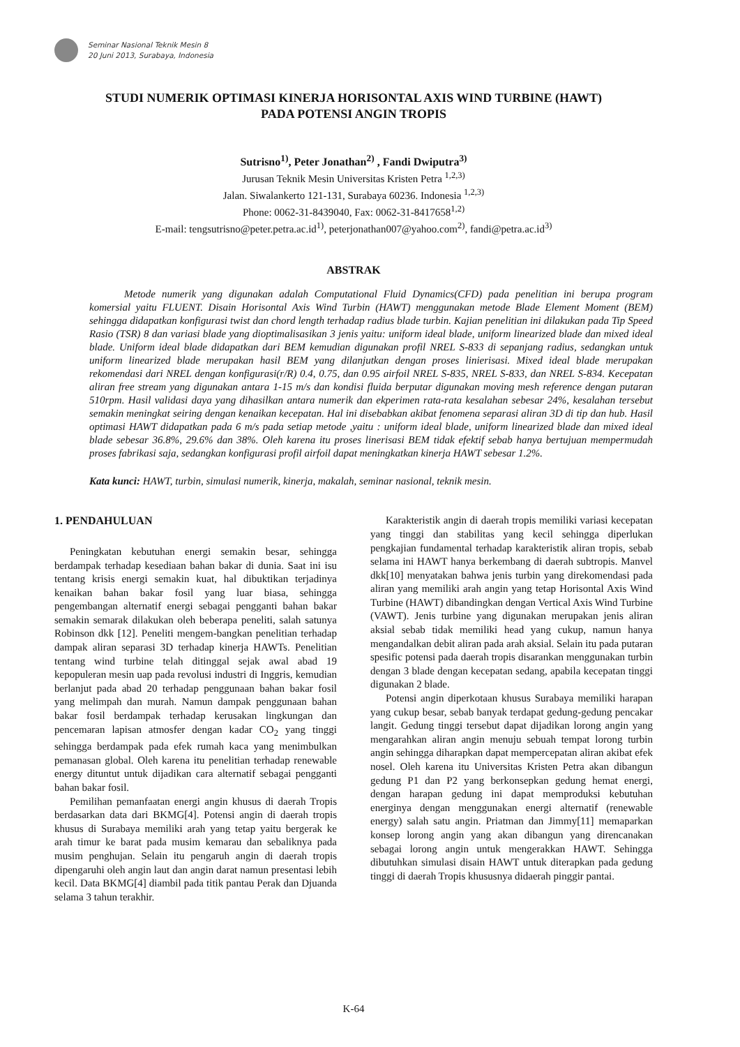Seminar Nasional Teknik Mesin 8
20 Juni 2013, Surabaya, Indonesia
STUDI NUMERIK OPTIMASI KINERJA HORISONTAL AXIS WIND TURBINE (HAWT)
PADA POTENSI ANGIN TROPIS
Sutrisno<sup>1)</sup>, Peter Jonathan<sup>2)</sup> , Fandi Dwiputra<sup>3)</sup>
Jurusan Teknik Mesin Universitas Kristen Petra <sup>1,2,3)</sup>
Jalan. Siwalankerto 121-131, Surabaya 60236. Indonesia <sup>1,2,3)</sup>
Phone: 0062-31-8439040, Fax: 0062-31-8417658<sup>1,2)</sup>
E-mail: tengsutrisno@peter.petra.ac.id<sup>1)</sup>, peterjonathan007@yahoo.com<sup>2)</sup>, fandi@petra.ac.id<sup>3)</sup>
ABSTRAK
Metode numerik yang digunakan adalah Computational Fluid Dynamics(CFD) pada penelitian ini berupa program komersial yaitu FLUENT. Disain Horisontal Axis Wind Turbin (HAWT) menggunakan metode Blade Element Moment (BEM) sehingga didapatkan konfigurasi twist dan chord length terhadap radius blade turbin. Kajian penelitian ini dilakukan pada Tip Speed Rasio (TSR) 8 dan variasi blade yang dioptimalisasikan 3 jenis yaitu: uniform ideal blade, uniform linearized blade dan mixed ideal blade. Uniform ideal blade didapatkan dari BEM kemudian digunakan profil NREL S-833 di sepanjang radius, sedangkan untuk uniform linearized blade merupakan hasil BEM yang dilanjutkan dengan proses linierisasi. Mixed ideal blade merupakan rekomendasi dari NREL dengan konfigurasi(r/R) 0.4, 0.75, dan 0.95 airfoil NREL S-835, NREL S-833, dan NREL S-834. Kecepatan aliran free stream yang digunakan antara 1-15 m/s dan kondisi fluida berputar digunakan moving mesh reference dengan putaran 510rpm. Hasil validasi daya yang dihasilkan antara numerik dan ekperimen rata-rata kesalahan sebesar 24%, kesalahan tersebut semakin meningkat seiring dengan kenaikan kecepatan. Hal ini disebabkan akibat fenomena separasi aliran 3D di tip dan hub. Hasil optimasi HAWT didapatkan pada 6 m/s pada setiap metode ,yaitu : uniform ideal blade, uniform linearized blade dan mixed ideal blade sebesar 36.8%, 29.6% dan 38%. Oleh karena itu proses linerisasi BEM tidak efektif sebab hanya bertujuan mempermudah proses fabrikasi saja, sedangkan konfigurasi profil airfoil dapat meningkatkan kinerja HAWT sebesar 1.2%.
Kata kunci: HAWT, turbin, simulasi numerik, kinerja, makalah, seminar nasional, teknik mesin.
1. PENDAHULUAN
Peningkatan kebutuhan energi semakin besar, sehingga berdampak terhadap kesediaan bahan bakar di dunia. Saat ini isu tentang krisis energi semakin kuat, hal dibuktikan terjadinya kenaikan bahan bakar fosil yang luar biasa, sehingga pengembangan alternatif energi sebagai pengganti bahan bakar semakin semarak dilakukan oleh beberapa peneliti, salah satunya Robinson dkk [12]. Peneliti mengem-bangkan penelitian terhadap dampak aliran separasi 3D terhadap kinerja HAWTs. Penelitian tentang wind turbine telah ditinggal sejak awal abad 19 kepopuleran mesin uap pada revolusi industri di Inggris, kemudian berlanjut pada abad 20 terhadap penggunaan bahan bakar fosil yang melimpah dan murah. Namun dampak penggunaan bahan bakar fosil berdampak terhadap kerusakan lingkungan dan pencemaran lapisan atmosfer dengan kadar CO<sub>2</sub> yang tinggi sehingga berdampak pada efek rumah kaca yang menimbulkan pemanasan global. Oleh karena itu penelitian terhadap renewable energy dituntut untuk dijadikan cara alternatif sebagai pengganti bahan bakar fosil.
Pemilihan pemanfaatan energi angin khusus di daerah Tropis berdasarkan data dari BKMG[4]. Potensi angin di daerah tropis khusus di Surabaya memiliki arah yang tetap yaitu bergerak ke arah timur ke barat pada musim kemarau dan sebaliknya pada musim penghujan. Selain itu pengaruh angin di daerah tropis dipengaruhi oleh angin laut dan angin darat namun presentasi lebih kecil. Data BKMG[4] diambil pada titik pantau Perak dan Djuanda selama 3 tahun terakhir.
Karakteristik angin di daerah tropis memiliki variasi kecepatan yang tinggi dan stabilitas yang kecil sehingga diperlukan pengkajian fundamental terhadap karakteristik aliran tropis, sebab selama ini HAWT hanya berkembang di daerah subtropis. Manvel dkk[10] menyatakan bahwa jenis turbin yang direkomendasi pada aliran yang memiliki arah angin yang tetap Horisontal Axis Wind Turbine (HAWT) dibandingkan dengan Vertical Axis Wind Turbine (VAWT). Jenis turbine yang digunakan merupakan jenis aliran aksial sebab tidak memiliki head yang cukup, namun hanya mengandalkan debit aliran pada arah aksial. Selain itu pada putaran spesific potensi pada daerah tropis disarankan menggunakan turbin dengan 3 blade dengan kecepatan sedang, apabila kecepatan tinggi digunakan 2 blade.
Potensi angin diperkotaan khusus Surabaya memiliki harapan yang cukup besar, sebab banyak terdapat gedung-gedung pencakar langit. Gedung tinggi tersebut dapat dijadikan lorong angin yang mengarahkan aliran angin menuju sebuah tempat lorong turbin angin sehingga diharapkan dapat mempercepatan aliran akibat efek nosel. Oleh karena itu Universitas Kristen Petra akan dibangun gedung P1 dan P2 yang berkonsepkan gedung hemat energi, dengan harapan gedung ini dapat memproduksi kebutuhan energinya dengan menggunakan energi alternatif (renewable energy) salah satu angin. Priatman dan Jimmy[11] memaparkan konsep lorong angin yang akan dibangun yang direncanakan sebagai lorong angin untuk mengerakkan HAWT. Sehingga dibutuhkan simulasi disain HAWT untuk diterapkan pada gedung tinggi di daerah Tropis khususnya didaerah pinggir pantai.
K-64